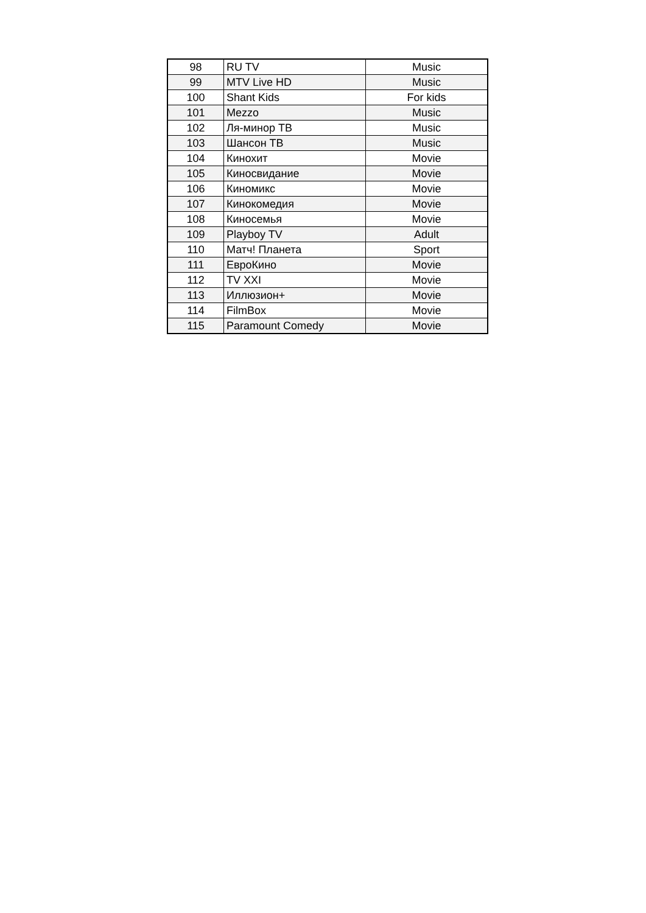| 98 | RU TV | Music |
| 99 | MTV Live HD | Music |
| 100 | Shant Kids | For kids |
| 101 | Mezzo | Music |
| 102 | Ля-минор ТВ | Music |
| 103 | Шансон ТВ | Music |
| 104 | Кинохит | Movie |
| 105 | Киносвидание | Movie |
| 106 | Киномикс | Movie |
| 107 | Кинокомедия | Movie |
| 108 | Киносемья | Movie |
| 109 | Playboy TV | Adult |
| 110 | Матч! Планета | Sport |
| 111 | ЕвроКино | Movie |
| 112 | TV XXI | Movie |
| 113 | Иллюзион+ | Movie |
| 114 | FilmBox | Movie |
| 115 | Paramount Comedy | Movie |